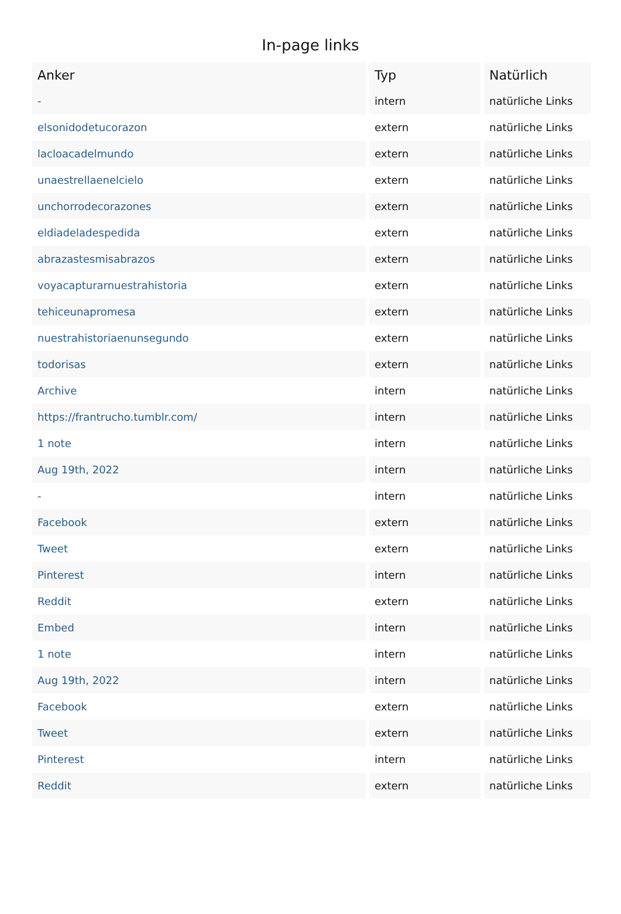In-page links
| Anker | Typ | Natürlich |
| --- | --- | --- |
| - | intern | natürliche Links |
| elsonidodetucorazon | extern | natürliche Links |
| lacloacadelmundo | extern | natürliche Links |
| unaestrellaenelcielo | extern | natürliche Links |
| unchorrodecorazones | extern | natürliche Links |
| eldiadeladespedida | extern | natürliche Links |
| abrazastesmisabrazos | extern | natürliche Links |
| voyacapturarnuestrahistoria | extern | natürliche Links |
| tehiceunapromesa | extern | natürliche Links |
| nuestrahistoriaenunsegundo | extern | natürliche Links |
| todorisas | extern | natürliche Links |
| Archive | intern | natürliche Links |
| https://frantrucho.tumblr.com/ | intern | natürliche Links |
| 1 note | intern | natürliche Links |
| Aug 19th, 2022 | intern | natürliche Links |
| - | intern | natürliche Links |
| Facebook | extern | natürliche Links |
| Tweet | extern | natürliche Links |
| Pinterest | intern | natürliche Links |
| Reddit | extern | natürliche Links |
| Embed | intern | natürliche Links |
| 1 note | intern | natürliche Links |
| Aug 19th, 2022 | intern | natürliche Links |
| Facebook | extern | natürliche Links |
| Tweet | extern | natürliche Links |
| Pinterest | intern | natürliche Links |
| Reddit | extern | natürliche Links |